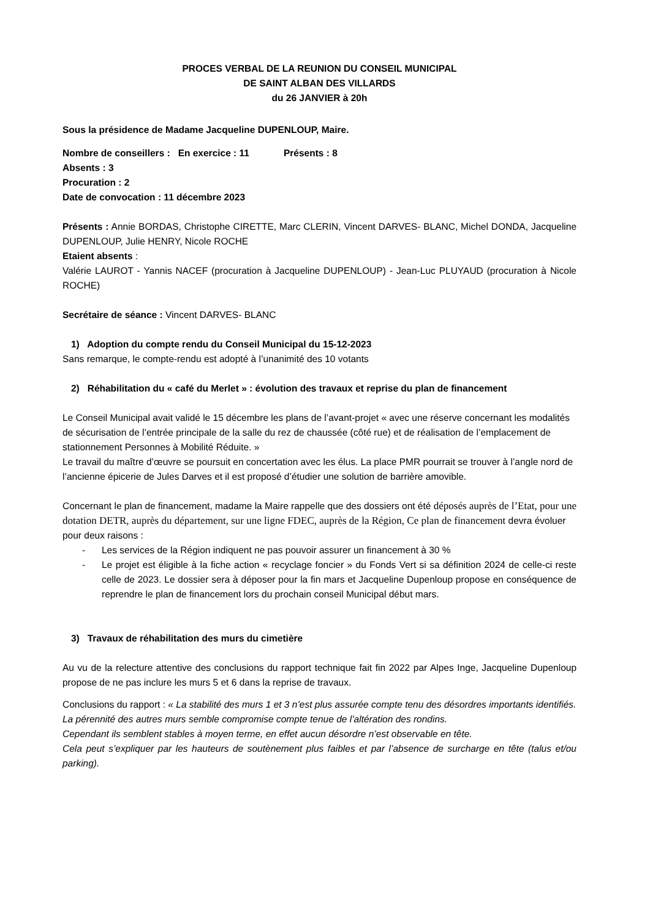PROCES VERBAL DE LA REUNION DU CONSEIL MUNICIPAL
DE SAINT ALBAN DES VILLARDS
du 26 JANVIER à 20h
Sous la présidence de Madame Jacqueline DUPENLOUP, Maire.
Nombre de conseillers : En exercice : 11 Présents : 8
Absents : 3
Procuration : 2
Date de convocation : 11 décembre 2023
Présents : Annie BORDAS, Christophe CIRETTE, Marc CLERIN, Vincent DARVES- BLANC, Michel DONDA, Jacqueline DUPENLOUP, Julie HENRY, Nicole ROCHE
Etaient absents :
Valérie LAUROT - Yannis NACEF (procuration à Jacqueline DUPENLOUP) - Jean-Luc PLUYAUD (procuration à Nicole ROCHE)
Secrétaire de séance : Vincent DARVES- BLANC
1) Adoption du compte rendu du Conseil Municipal du 15-12-2023
Sans remarque, le compte-rendu est adopté à l’unanimité des 10 votants
2) Réhabilitation du « café du Merlet » : évolution des travaux et reprise du plan de financement
Le Conseil Municipal avait validé le 15 décembre les plans de l’avant-projet « avec une réserve concernant les modalités de sécurisation de l’entrée principale de la salle du rez de chaussée (côté rue) et de réalisation de l’emplacement de stationnement Personnes à Mobilité Réduite. »
Le travail du maître d’œuvre se poursuit en concertation avec les élus. La place PMR pourrait se trouver à l’angle nord de l’ancienne épicerie de Jules Darves et il est proposé d’étudier une solution de barrière amovible.
Concernant le plan de financement, madame la Maire rappelle que des dossiers ont été déposés auprès de l’Etat, pour une dotation DETR, auprès du département, sur une ligne FDEC, auprès de la Région, Ce plan de financement devra évoluer pour deux raisons :
- Les services de la Région indiquent ne pas pouvoir assurer un financement à 30 %
- Le projet est éligible à la fiche action « recyclage foncier » du Fonds Vert si sa définition 2024 de celle-ci reste celle de 2023. Le dossier sera à déposer pour la fin mars et Jacqueline Dupenloup propose en conséquence de reprendre le plan de financement lors du prochain conseil Municipal début mars.
3) Travaux de réhabilitation des murs du cimetière
Au vu de la relecture attentive des conclusions du rapport technique fait fin 2022 par Alpes Inge, Jacqueline Dupenloup propose de ne pas inclure les murs 5 et 6 dans la reprise de travaux.
Conclusions du rapport : « La stabilité des murs 1 et 3 n’est plus assurée compte tenu des désordres importants identifiés.
La pérennité des autres murs semble compromise compte tenue de l’altération des rondins.
Cependant ils semblent stables à moyen terme, en effet aucun désordre n’est observable en tête.
Cela peut s’expliquer par les hauteurs de soutènement plus faibles et par l’absence de surcharge en tête (talus et/ou parking).